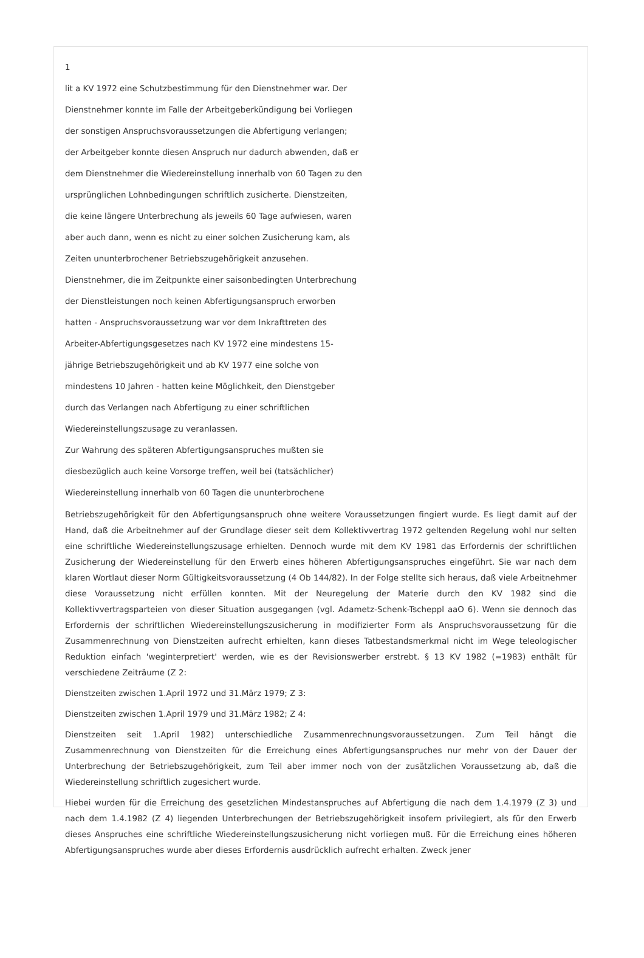1
lit a KV 1972 eine Schutzbestimmung für den Dienstnehmer war. Der
Dienstnehmer konnte im Falle der Arbeitgeberkündigung bei Vorliegen
der sonstigen Anspruchsvoraussetzungen die Abfertigung verlangen;
der Arbeitgeber konnte diesen Anspruch nur dadurch abwenden, daß er
dem Dienstnehmer die Wiedereinstellung innerhalb von 60 Tagen zu den
ursprünglichen Lohnbedingungen schriftlich zusicherte. Dienstzeiten,
die keine längere Unterbrechung als jeweils 60 Tage aufwiesen, waren
aber auch dann, wenn es nicht zu einer solchen Zusicherung kam, als
Zeiten ununterbrochener Betriebszugehörigkeit anzusehen.
Dienstnehmer, die im Zeitpunkte einer saisonbedingten Unterbrechung
der Dienstleistungen noch keinen Abfertigungsanspruch erworben
hatten - Anspruchsvoraussetzung war vor dem Inkrafttreten des
Arbeiter-Abfertigungsgesetzes nach KV 1972 eine mindestens 15-
jährige Betriebszugehörigkeit und ab KV 1977 eine solche von
mindestens 10 Jahren - hatten keine Möglichkeit, den Dienstgeber
durch das Verlangen nach Abfertigung zu einer schriftlichen
Wiedereinstellungszusage zu veranlassen.
Zur Wahrung des späteren Abfertigungsanspruches mußten sie
diesbezüglich auch keine Vorsorge treffen, weil bei (tatsächlicher)
Wiedereinstellung innerhalb von 60 Tagen die ununterbrochene
Betriebszugehörigkeit für den Abfertigungsanspruch ohne weitere Voraussetzungen fingiert wurde. Es liegt damit auf der Hand, daß die Arbeitnehmer auf der Grundlage dieser seit dem Kollektivvertrag 1972 geltenden Regelung wohl nur selten eine schriftliche Wiedereinstellungszusage erhielten. Dennoch wurde mit dem KV 1981 das Erfordernis der schriftlichen Zusicherung der Wiedereinstellung für den Erwerb eines höheren Abfertigungsanspruches eingeführt. Sie war nach dem klaren Wortlaut dieser Norm Gültigkeitsvoraussetzung (4 Ob 144/82). In der Folge stellte sich heraus, daß viele Arbeitnehmer diese Voraussetzung nicht erfüllen konnten. Mit der Neuregelung der Materie durch den KV 1982 sind die Kollektivvertragsparteien von dieser Situation ausgegangen (vgl. Adametz-Schenk-Tscheppl aaO 6). Wenn sie dennoch das Erfordernis der schriftlichen Wiedereinstellungszusicherung in modifizierter Form als Anspruchsvoraussetzung für die Zusammenrechnung von Dienstzeiten aufrecht erhielten, kann dieses Tatbestandsmerkmal nicht im Wege teleologischer Reduktion einfach 'weginterpretiert' werden, wie es der Revisionswerber erstrebt. § 13 KV 1982 (=1983) enthält für verschiedene Zeiträume (Z 2:
Dienstzeiten zwischen 1.April 1972 und 31.März 1979; Z 3:
Dienstzeiten zwischen 1.April 1979 und 31.März 1982; Z 4:
Dienstzeiten seit 1.April 1982) unterschiedliche Zusammenrechnungsvoraussetzungen. Zum Teil hängt die Zusammenrechnung von Dienstzeiten für die Erreichung eines Abfertigungsanspruches nur mehr von der Dauer der Unterbrechung der Betriebszugehörigkeit, zum Teil aber immer noch von der zusätzlichen Voraussetzung ab, daß die Wiedereinstellung schriftlich zugesichert wurde.
Hiebei wurden für die Erreichung des gesetzlichen Mindestanspruches auf Abfertigung die nach dem 1.4.1979 (Z 3) und nach dem 1.4.1982 (Z 4) liegenden Unterbrechungen der Betriebszugehörigkeit insofern privilegiert, als für den Erwerb dieses Anspruches eine schriftliche Wiedereinstellungszusicherung nicht vorliegen muß. Für die Erreichung eines höheren Abfertigungsanspruches wurde aber dieses Erfordernis ausdrücklich aufrecht erhalten. Zweck jener